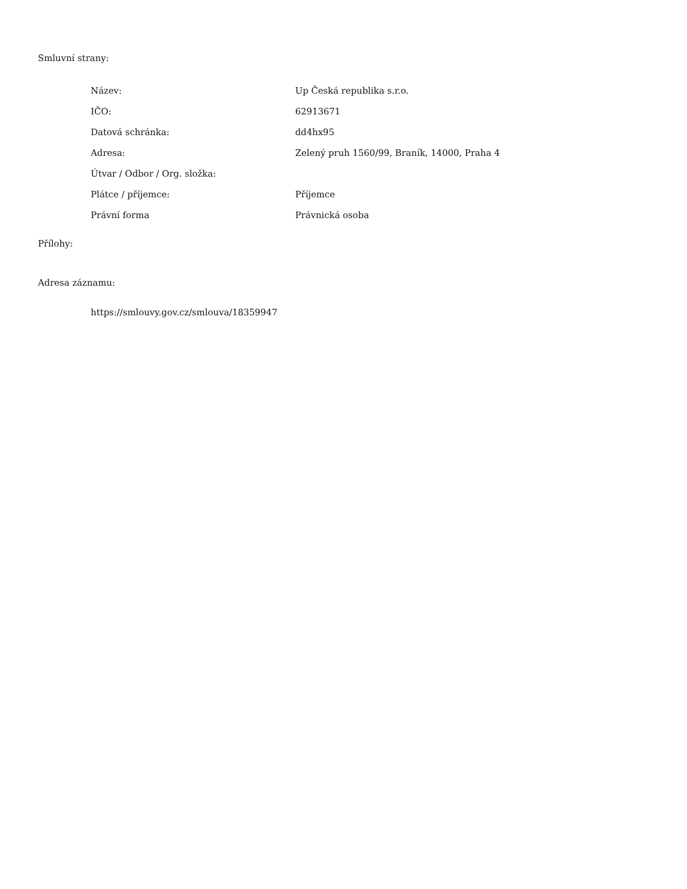Smluvní strany:
| Název: | Up Česká republika s.r.o. |
| IČO: | 62913671 |
| Datová schránka: | dd4hx95 |
| Adresa: | Zelený pruh 1560/99, Braník, 14000, Praha 4 |
| Útvar / Odbor / Org. složka: | |
| Plátce / příjemce: | Příjemce |
| Právní forma | Právnická osoba |
Přílohy:
Adresa záznamu:
https://smlouvy.gov.cz/smlouva/18359947